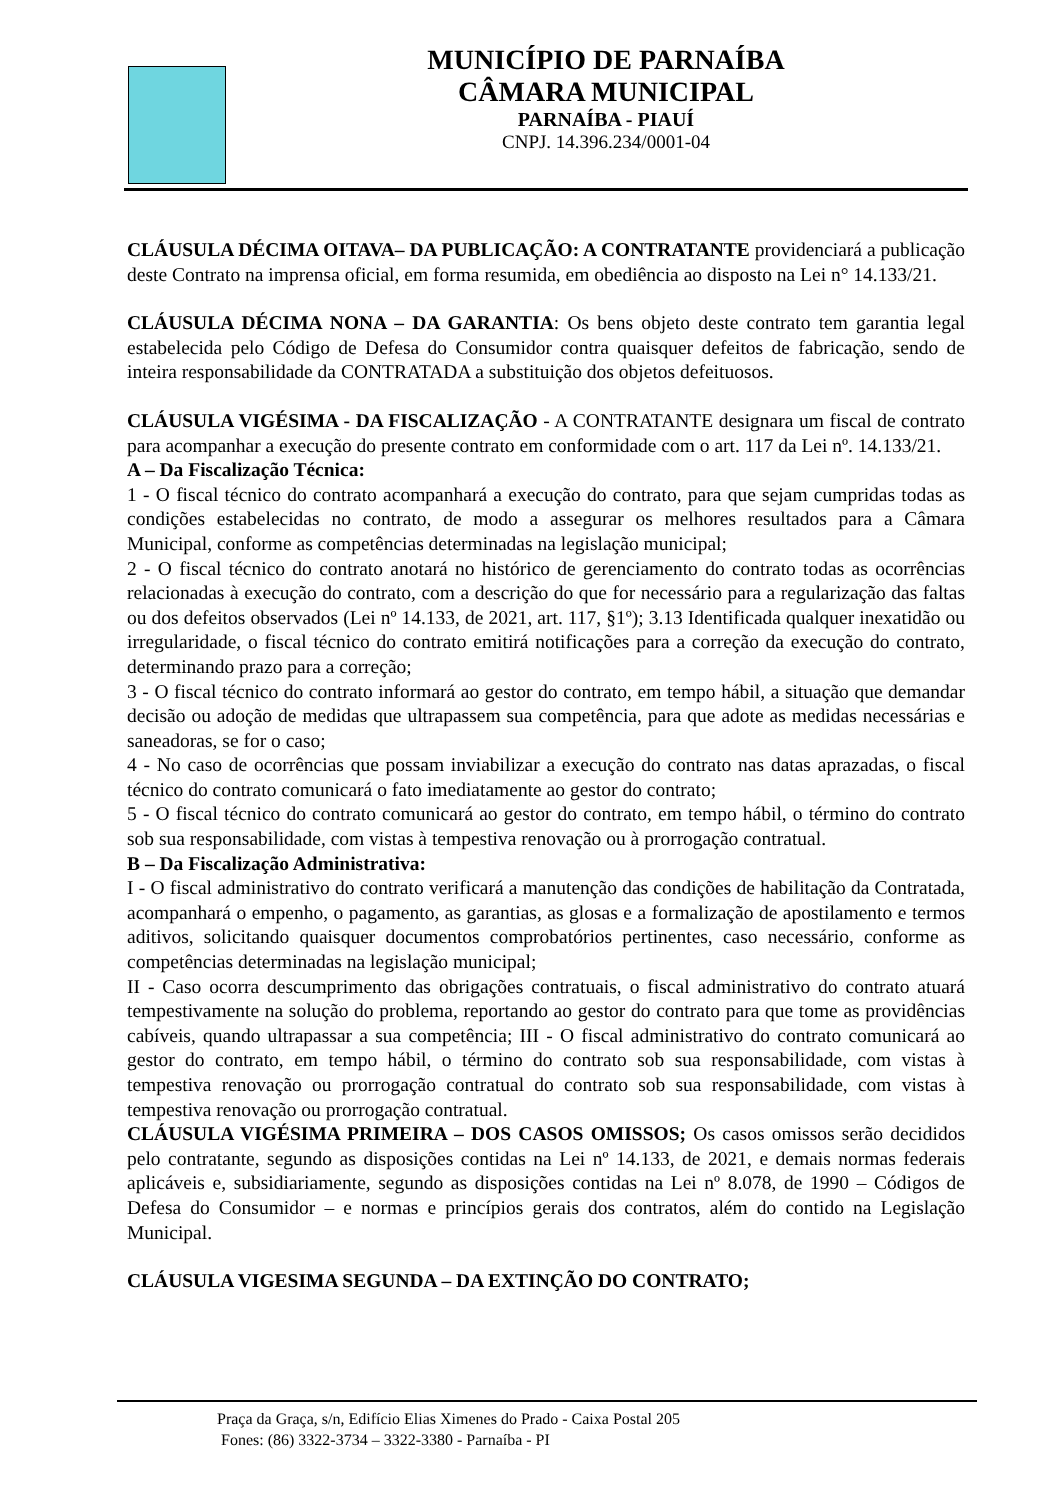MUNICÍPIO DE PARNAÍBA
CÂMARA MUNICIPAL
PARNAÍBA - PIAUÍ
CNPJ. 14.396.234/0001-04
CLÁUSULA DÉCIMA OITAVA– DA PUBLICAÇÃO: A CONTRATANTE providenciará a publicação deste Contrato na imprensa oficial, em forma resumida, em obediência ao disposto na Lei n° 14.133/21.
CLÁUSULA DÉCIMA NONA – DA GARANTIA: Os bens objeto deste contrato tem garantia legal estabelecida pelo Código de Defesa do Consumidor contra quaisquer defeitos de fabricação, sendo de inteira responsabilidade da CONTRATADA a substituição dos objetos defeituosos.
CLÁUSULA VIGÉSIMA - DA FISCALIZAÇÃO - A CONTRATANTE designara um fiscal de contrato para acompanhar a execução do presente contrato em conformidade com o art. 117 da Lei nº. 14.133/21.
A – Da Fiscalização Técnica:
1 - O fiscal técnico do contrato acompanhará a execução do contrato, para que sejam cumpridas todas as condições estabelecidas no contrato, de modo a assegurar os melhores resultados para a Câmara Municipal, conforme as competências determinadas na legislação municipal;
2 - O fiscal técnico do contrato anotará no histórico de gerenciamento do contrato todas as ocorrências relacionadas à execução do contrato, com a descrição do que for necessário para a regularização das faltas ou dos defeitos observados (Lei nº 14.133, de 2021, art. 117, §1º); 3.13 Identificada qualquer inexatidão ou irregularidade, o fiscal técnico do contrato emitirá notificações para a correção da execução do contrato, determinando prazo para a correção;
3 - O fiscal técnico do contrato informará ao gestor do contrato, em tempo hábil, a situação que demandar decisão ou adoção de medidas que ultrapassem sua competência, para que adote as medidas necessárias e saneadoras, se for o caso;
4 - No caso de ocorrências que possam inviabilizar a execução do contrato nas datas aprazadas, o fiscal técnico do contrato comunicará o fato imediatamente ao gestor do contrato;
5 - O fiscal técnico do contrato comunicará ao gestor do contrato, em tempo hábil, o término do contrato sob sua responsabilidade, com vistas à tempestiva renovação ou à prorrogação contratual.
B – Da Fiscalização Administrativa:
I - O fiscal administrativo do contrato verificará a manutenção das condições de habilitação da Contratada, acompanhará o empenho, o pagamento, as garantias, as glosas e a formalização de apostilamento e termos aditivos, solicitando quaisquer documentos comprobatórios pertinentes, caso necessário, conforme as competências determinadas na legislação municipal;
II - Caso ocorra descumprimento das obrigações contratuais, o fiscal administrativo do contrato atuará tempestivamente na solução do problema, reportando ao gestor do contrato para que tome as providências cabíveis, quando ultrapassar a sua competência; III - O fiscal administrativo do contrato comunicará ao gestor do contrato, em tempo hábil, o término do contrato sob sua responsabilidade, com vistas à tempestiva renovação ou prorrogação contratual do contrato sob sua responsabilidade, com vistas à tempestiva renovação ou prorrogação contratual.
CLÁUSULA VIGÉSIMA PRIMEIRA – DOS CASOS OMISSOS; Os casos omissos serão decididos pelo contratante, segundo as disposições contidas na Lei nº 14.133, de 2021, e demais normas federais aplicáveis e, subsidiariamente, segundo as disposições contidas na Lei nº 8.078, de 1990 – Códigos de Defesa do Consumidor – e normas e princípios gerais dos contratos, além do contido na Legislação Municipal.
CLÁUSULA VIGESIMA SEGUNDA – DA EXTINÇÃO DO CONTRATO;
Praça da Graça, s/n, Edifício Elias Ximenes do Prado - Caixa Postal 205
Fones: (86) 3322-3734 – 3322-3380 - Parnaíba - PI